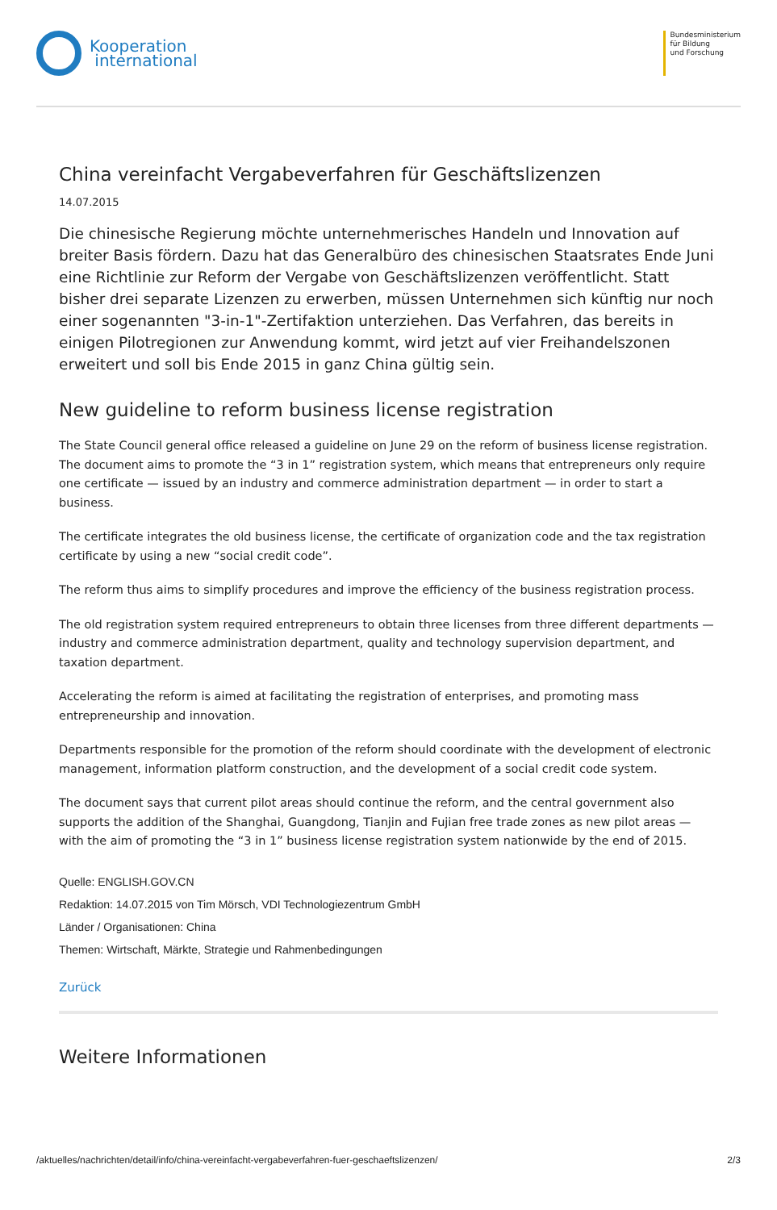Kooperation
international
Bundesministerium
für Bildung
und Forschung
China vereinfacht Vergabeverfahren für Geschäftslizenzen
14.07.2015
Die chinesische Regierung möchte unternehmerisches Handeln und Innovation auf breiter Basis fördern. Dazu hat das Generalbüro des chinesischen Staatsrates Ende Juni eine Richtlinie zur Reform der Vergabe von Geschäftslizenzen veröffentlicht. Statt bisher drei separate Lizenzen zu erwerben, müssen Unternehmen sich künftig nur noch einer sogenannten "3-in-1"-Zertifaktion unterziehen. Das Verfahren, das bereits in einigen Pilotregionen zur Anwendung kommt, wird jetzt auf vier Freihandelszonen erweitert und soll bis Ende 2015 in ganz China gültig sein.
New guideline to reform business license registration
The State Council general office released a guideline on June 29 on the reform of business license registration. The document aims to promote the “3 in 1” registration system, which means that entrepreneurs only require one certificate — issued by an industry and commerce administration department — in order to start a business.
The certificate integrates the old business license, the certificate of organization code and the tax registration certificate by using a new “social credit code”.
The reform thus aims to simplify procedures and improve the efficiency of the business registration process.
The old registration system required entrepreneurs to obtain three licenses from three different departments — industry and commerce administration department, quality and technology supervision department, and taxation department.
Accelerating the reform is aimed at facilitating the registration of enterprises, and promoting mass entrepreneurship and innovation.
Departments responsible for the promotion of the reform should coordinate with the development of electronic management, information platform construction, and the development of a social credit code system.
The document says that current pilot areas should continue the reform, and the central government also supports the addition of the Shanghai, Guangdong, Tianjin and Fujian free trade zones as new pilot areas — with the aim of promoting the “3 in 1” business license registration system nationwide by the end of 2015.
Quelle: ENGLISH.GOV.CN
Redaktion: 14.07.2015 von Tim Mörsch, VDI Technologiezentrum GmbH
Länder / Organisationen: China
Themen: Wirtschaft, Märkte, Strategie und Rahmenbedingungen
Zurück
Weitere Informationen
/aktuelles/nachrichten/detail/info/china-vereinfacht-vergabeverfahren-fuer-geschaeftslizenzen/ 2/3